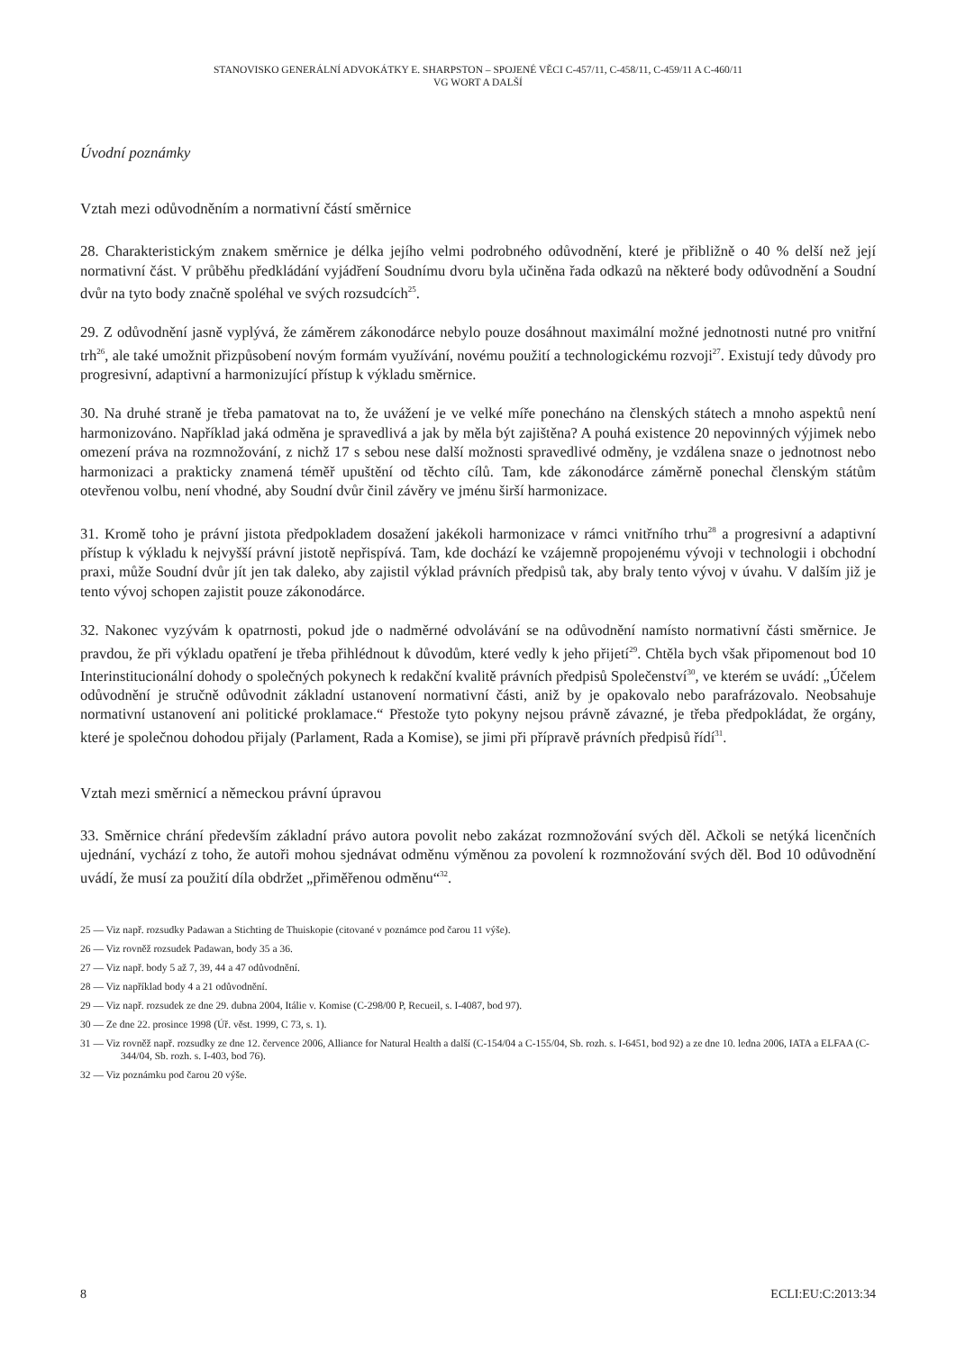STANOVISKO GENERÁLNÍ ADVOKÁTKY E. SHARPSTON – SPOJENÉ VĚCI C-457/11, C-458/11, C-459/11 A C-460/11
VG WORT A DALŠÍ
Úvodní poznámky
Vztah mezi odůvodněním a normativní částí směrnice
28. Charakteristickým znakem směrnice je délka jejího velmi podrobného odůvodnění, které je přibližně o 40 % delší než její normativní část. V průběhu předkládání vyjádření Soudnímu dvoru byla učiněna řada odkazů na některé body odůvodnění a Soudní dvůr na tyto body značně spoléhal ve svých rozsudcích<sup>25</sup>.
29. Z odůvodnění jasně vyplývá, že záměrem zákonodárce nebylo pouze dosáhnout maximální možné jednotnosti nutné pro vnitřní trh<sup>26</sup>, ale také umožnit přizpůsobení novým formám využívání, novému použití a technologickému rozvoji<sup>27</sup>. Existují tedy důvody pro progresivní, adaptivní a harmonizující přístup k výkladu směrnice.
30. Na druhé straně je třeba pamatovat na to, že uvážení je ve velké míře ponecháno na členských státech a mnoho aspektů není harmonizováno. Například jaká odměna je spravedlivá a jak by měla být zajištěna? A pouhá existence 20 nepovinných výjimek nebo omezení práva na rozmnožování, z nichž 17 s sebou nese další možnosti spravedlivé odměny, je vzdálena snaze o jednotnost nebo harmonizaci a prakticky znamená téměř upuštění od těchto cílů. Tam, kde zákonodárce záměrně ponechal členským státům otevřenou volbu, není vhodné, aby Soudní dvůr činil závěry ve jménu širší harmonizace.
31. Kromě toho je právní jistota předpokladem dosažení jakékoli harmonizace v rámci vnitřního trhu<sup>28</sup> a progresivní a adaptivní přístup k výkladu k nejvyšší právní jistotě nepřispívá. Tam, kde dochází ke vzájemně propojenému vývoji v technologii i obchodní praxi, může Soudní dvůr jít jen tak daleko, aby zajistil výklad právních předpisů tak, aby braly tento vývoj v úvahu. V dalším již je tento vývoj schopen zajistit pouze zákonodárce.
32. Nakonec vyzývám k opatrnosti, pokud jde o nadměrné odvolávání se na odůvodnění namísto normativní části směrnice. Je pravdou, že při výkladu opatření je třeba přihlédnout k důvodům, které vedly k jeho přijetí<sup>29</sup>. Chtěla bych však připomenout bod 10 Interinstitucionální dohody o společných pokynech k redakční kvalitě právních předpisů Společenství<sup>30</sup>, ve kterém se uvádí: „Účelem odůvodnění je stručně odůvodnit základní ustanovení normativní části, aniž by je opakovalo nebo parafrázovalo. Neobsahuje normativní ustanovení ani politické proklamace.“ Přestože tyto pokyny nejsou právně závazné, je třeba předpokládat, že orgány, které je společnou dohodou přijaly (Parlament, Rada a Komise), se jimi při přípravě právních předpisů řídí<sup>31</sup>.
Vztah mezi směrnicí a německou právní úpravou
33. Směrnice chrání především základní právo autora povolit nebo zakázat rozmnožování svých děl. Ačkoli se netýká licenčních ujednání, vychází z toho, že autoři mohou sjednávat odměnu výměnou za povolení k rozmnožování svých děl. Bod 10 odůvodnění uvádí, že musí za použití díla obdržet „přiměřenou odměnu“<sup>32</sup>.
25 — Viz např. rozsudky Padawan a Stichting de Thuiskopie (citované v poznámce pod čarou 11 výše).
26 — Viz rovněž rozsudek Padawan, body 35 a 36.
27 — Viz např. body 5 až 7, 39, 44 a 47 odůvodnění.
28 — Viz například body 4 a 21 odůvodnění.
29 — Viz např. rozsudek ze dne 29. dubna 2004, Itálie v. Komise (C-298/00 P, Recueil, s. I-4087, bod 97).
30 — Ze dne 22. prosince 1998 (Úř. věst. 1999, C 73, s. 1).
31 — Viz rovněž např. rozsudky ze dne 12. července 2006, Alliance for Natural Health a další (C-154/04 a C-155/04, Sb. rozh. s. I-6451, bod 92) a ze dne 10. ledna 2006, IATA a ELFAA (C-344/04, Sb. rozh. s. I-403, bod 76).
32 — Viz poznámku pod čarou 20 výše.
8 ECLI:EU:C:2013:34